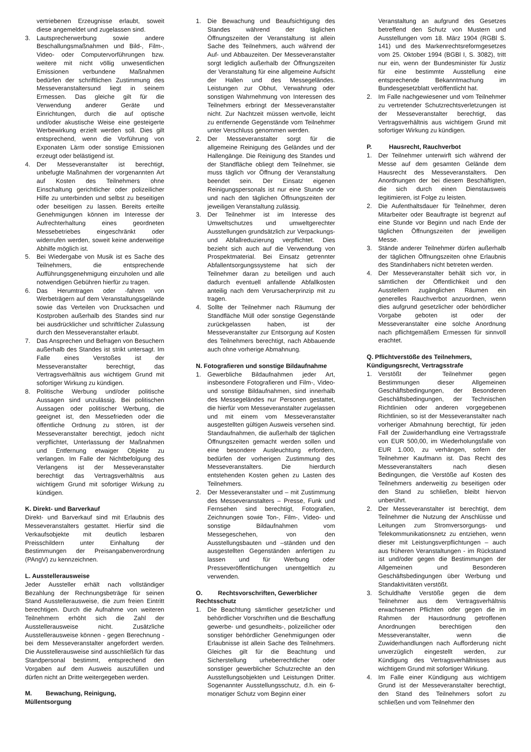vertriebenen Erzeugnisse erlaubt, soweit diese angemeldet und zugelassen sind.
3. Lautsprecherwerbung sowie andere Beschallungsmaßnahmen und Bild-, Film-, Video- oder Computervorführungen bzw. weitere mit nicht völlig unwesentlichen Emissionen verbundene Maßnahmen bedürfen der schriftlichen Zustimmung des Messeveranstaltersund liegt in seinem Ermessen. Das gleiche gilt für die Verwendung anderer Geräte und Einrichtungen, durch die auf optische und/oder akustische Weise eine gesteigerte Werbewirkung erzielt werden soll. Dies gilt entsprechend, wenn die Vorführung von Exponaten Lärm oder sonstige Emissionen erzeugt oder belästigend ist.
4. Der Messeveranstalter ist berechtigt, unbefugte Maßnahmen der vorgenannten Art auf Kosten des Teilnehmers ohne Einschaltung gerichtlicher oder polizeilicher Hilfe zu unterbinden und selbst zu beseitigen oder beseitigen zu lassen. Bereits erteilte Genehmigungen können im Interesse der Aufrechterhaltung eines geordneten Messebetriebes eingeschränkt oder widerrufen werden, soweit keine anderweitige Abhilfe möglich ist.
5. Bei Wiedergabe von Musik ist es Sache des Teilnehmers, die entsprechende Aufführungsgenehmigung einzuholen und alle notwendigen Gebühren hierfür zu tragen.
6. Das Herumtragen oder -fahren von Werbeträgern auf dem Veranstaltungsgelände sowie das Verteilen von Drucksachen und Kostproben außerhalb des Standes sind nur bei ausdrücklicher und schriftlicher Zulassung durch den Messeveranstalter erlaubt.
7. Das Ansprechen und Befragen von Besuchern außerhalb des Standes ist strikt untersagt. Im Falle eines Verstoßes ist der Messeveranstalter berechtigt, das Vertragsverhältnis aus wichtigem Grund mit sofortiger Wirkung zu kündigen.
8. Politische Werbung und/oder politische Aussagen sind unzulässig. Bei politischen Aussagen oder politischer Werbung, die geeignet ist, den Messefrieden oder die öffentliche Ordnung zu stören, ist der Messeveranstalter berechtigt, jedoch nicht verpflichtet, Unterlassung der Maßnahmen und Entfernung etwaiger Objekte zu verlangen. Im Falle der Nichtbefolgung des Verlangens ist der Messeveranstalter berechtigt das Vertragsverhältnis aus wichtigem Grund mit sofortiger Wirkung zu kündigen.
K. Direkt- und Barverkauf
Direkt- und Barverkauf sind mit Erlaubnis des Messeveranstalters gestattet. Hierfür sind die Verkaufsobjekte mit deutlich lesbaren Preisschildern unter Einhaltung der Bestimmungen der Preisangabenverordnung (PAngV) zu kennzeichnen.
L. Ausstellerausweise
Jeder Aussteller erhält nach vollständiger Bezahlung der Rechnungsbeträge für seinen Stand Ausstellerausweise, die zum freien Eintritt berechtigen. Durch die Aufnahme von weiteren Teilnehmern erhöht sich die Zahl der Ausstellerausweise nicht. Zusätzliche Ausstellerausweise können - gegen Berechnung - bei dem Messeveranstalter angefordert werden. Die Ausstellerausweise sind ausschließlich für das Standpersonal bestimmt, entsprechend den Vorgaben auf dem Ausweis auszufüllen und dürfen nicht an Dritte weitergegeben werden.
M. Bewachung, Reinigung, Müllentsorgung
1. Die Bewachung und Beaufsichtigung des Standes während der täglichen Öffnungszeiten der Veranstaltung ist allein Sache des Teilnehmers, auch während der Auf- und Abbauzeiten. Der Messeveranstalter sorgt lediglich außerhalb der Öffnungszeiten der Veranstaltung für eine allgemeine Aufsicht der Hallen und des Messegeländes. Leistungen zur Obhut, Verwahrung oder sonstigen Wahrnehmung von Interessen des Teilnehmers erbringt der Messeveranstalter nicht. Zur Nachtzeit müssen wertvolle, leicht zu entfernende Gegenstände vom Teilnehmer unter Verschluss genommen werden.
2. Der Messeveranstalter sorgt für die allgemeine Reinigung des Geländes und der Hallengänge. Die Reinigung des Standes und der Standfläche obliegt dem Teilnehmer, sie muss täglich vor Öffnung der Veranstaltung beendet sein. Der Einsatz eigenen Reinigungspersonals ist nur eine Stunde vor und nach den täglichen Öffnungszeiten der jeweiligen Veranstaltung zulässig.
3. Der Teilnehmer ist im Interesse des Umweltschutzes und umweltgerechter Ausstellungen grundsätzlich zur Verpackungs- und Abfallreduzierung verpflichtet. Dies bezieht sich auch auf die Verwendung von Prospektmaterial. Bei Einsatz getrennter Abfallentsorgungssysteme hat sich der Teilnehmer daran zu beteiligen und auch dadurch eventuell anfallende Abfallkosten anteilig nach dem Verursacherprinzip mit zu tragen.
4. Sollte der Teilnehmer nach Räumung der Standfläche Müll oder sonstige Gegenstände zurückgelassen haben, ist der Messeveranstalter zur Entsorgung auf Kosten des Teilnehmers berechtigt, nach Abbauende auch ohne vorherige Abmahnung.
N. Fotografieren und sonstige Bildaufnahme
1. Gewerbliche Bildaufnahmen jeder Art, insbesondere Fotografieren und Film-, Video- und sonstige Bildaufnahmen, sind innerhalb des Messegeländes nur Personen gestattet, die hierfür vom Messeveranstalter zugelassen und mit einem vom Messeveranstalter ausgestellten gültigen Ausweis versehen sind. Standaufnahmen, die außerhalb der täglichen Öffnungszeiten gemacht werden sollen und eine besondere Ausleuchtung erfordern, bedürfen der vorherigen Zustimmung des Messeveranstalters. Die hierdurch entstehenden Kosten gehen zu Lasten des Teilnehmers.
2. Der Messeveranstalter und – mit Zustimmung des Messeveranstalters – Presse, Funk und Fernsehen sind berechtigt, Fotografien, Zeichnungen sowie Ton-, Film-, Video- und sonstige Bildaufnahmen vom Messegeschehen, von den Ausstellungsbauten und –ständen und den ausgestellten Gegenständen anfertigen zu lassen und für Werbung oder Presseveröffentlichungen unentgeltlich zu verwenden.
O. Rechtsvorschriften, Gewerblicher Rechtsschutz
1. Die Beachtung sämtlicher gesetzlicher und behördlicher Vorschriften und die Beschaffung gewerbe- und gesundheits-, polizeilicher oder sonstiger behördlicher Genehmigungen oder Erlaubnisse ist allein Sache des Teilnehmers. Gleiches gilt für die Beachtung und Sicherstellung urheberrechtlicher oder sonstiger gewerblicher Schutzrechte an den Ausstellungsobjekten und Leistungen Dritter. Sogenannter Ausstellungsschutz, d.h. ein 6-monatiger Schutz vom Beginn einer
Veranstaltung an aufgrund des Gesetzes betreffend den Schutz von Mustern und Ausstellungen vom 18. März 1904 (RGBl S. 141) und des Markenrechtsreformgesetzes vom 25. Oktober 1994 (BGBl I, S. 3082), tritt nur ein, wenn der Bundesminister für Justiz für eine bestimmte Ausstellung eine entsprechende Bekanntmachung im Bundesgesetzblatt veröffentlicht hat.
2. Im Falle nachgewiesener und vom Teilnehmer zu vertretender Schutzrechtsverletzungen ist der Messeveranstalter berechtigt, das Vertragsverhältnis aus wichtigem Grund mit sofortiger Wirkung zu kündigen.
P. Hausrecht, Rauchverbot
1. Der Teilnehmer unterwirft sich während der Messe auf dem gesamten Gelände dem Hausrecht des Messeveranstalters. Den Anordnungen der bei diesem Beschäftigten, die sich durch einen Dienstausweis legitimieren, ist Folge zu leisten.
2. Die Aufenthaltsdauer für Teilnehmer, deren Mitarbeiter oder Beauftragte ist begrenzt auf eine Stunde vor Beginn und nach Ende der täglichen Öffnungszeiten der jeweiligen Messe.
3. Stände anderer Teilnehmer dürfen außerhalb der täglichen Öffnungszeiten ohne Erlaubnis des Standinhabers nicht betreten werden.
4. Der Messeveranstalter behält sich vor, in sämtlichen der Öffentlichkeit und den Ausstellern zugänglichen Räumen ein generelles Rauchverbot anzuordnen, wenn dies aufgrund gesetzlicher oder behördlicher Vorgabe geboten ist oder der Messeveranstalter eine solche Anordnung nach pflichtgemäßem Ermessen für sinnvoll erachtet.
Q. Pflichtverstöße des Teilnehmers, Kündigungsrecht, Vertragsstrafe
1. Verstößt der Teilnehmer gegen Bestimmungen dieser Allgemeinen Geschäftsbedingungen, der Besonderen Geschäftsbedingungen, der Technischen Richtlinien oder anderen vorgegebenen Richtlinien, so ist der Messeveranstalter nach vorheriger Abmahnung berechtigt, für jeden Fall der Zuwiderhandlung eine Vertragsstrafe von EUR 500,00, im Wiederholungsfalle von EUR 1.000, zu verhängen, sofern der Teilnehmer Kaufmann ist. Das Recht des Messeveranstalters nach diesen Bedingungen, die Verstöße auf Kosten des Teilnehmers anderweitig zu beseitigen oder den Stand zu schließen, bleibt hiervon unberührt.
2. Der Messeveranstalter ist berechtigt, dem Teilnehmer die Nutzung der Anschlüsse und Leitungen zum Stromversorgungs- und Telekommunikationsnetz zu entziehen, wenn dieser mit Leistungsverpflichtungen – auch aus früheren Veranstaltungen - im Rückstand ist und/oder gegen die Bestimmungen der Allgemeinen und Besonderen Geschäftsbedingungen über Werbung und Standaktivitäten verstößt.
3. Schuldhafte Verstöße gegen die dem Teilnehmer aus dem Vertragsverhältnis erwachsenen Pflichten oder gegen die im Rahmen der Hausordnung getroffenen Anordnungen berechtigen den Messeveranstalter, wenn die Zuwiderhandlungen nach Aufforderung nicht unverzüglich eingestellt werden, zur Kündigung des Vertragsverhältnisses aus wichtigem Grund mit sofortiger Wirkung.
4. Im Falle einer Kündigung aus wichtigem Grund ist der Messeveranstalter berechtigt, den Stand des Teilnehmers sofort zu schließen und vom Teilnehmer den